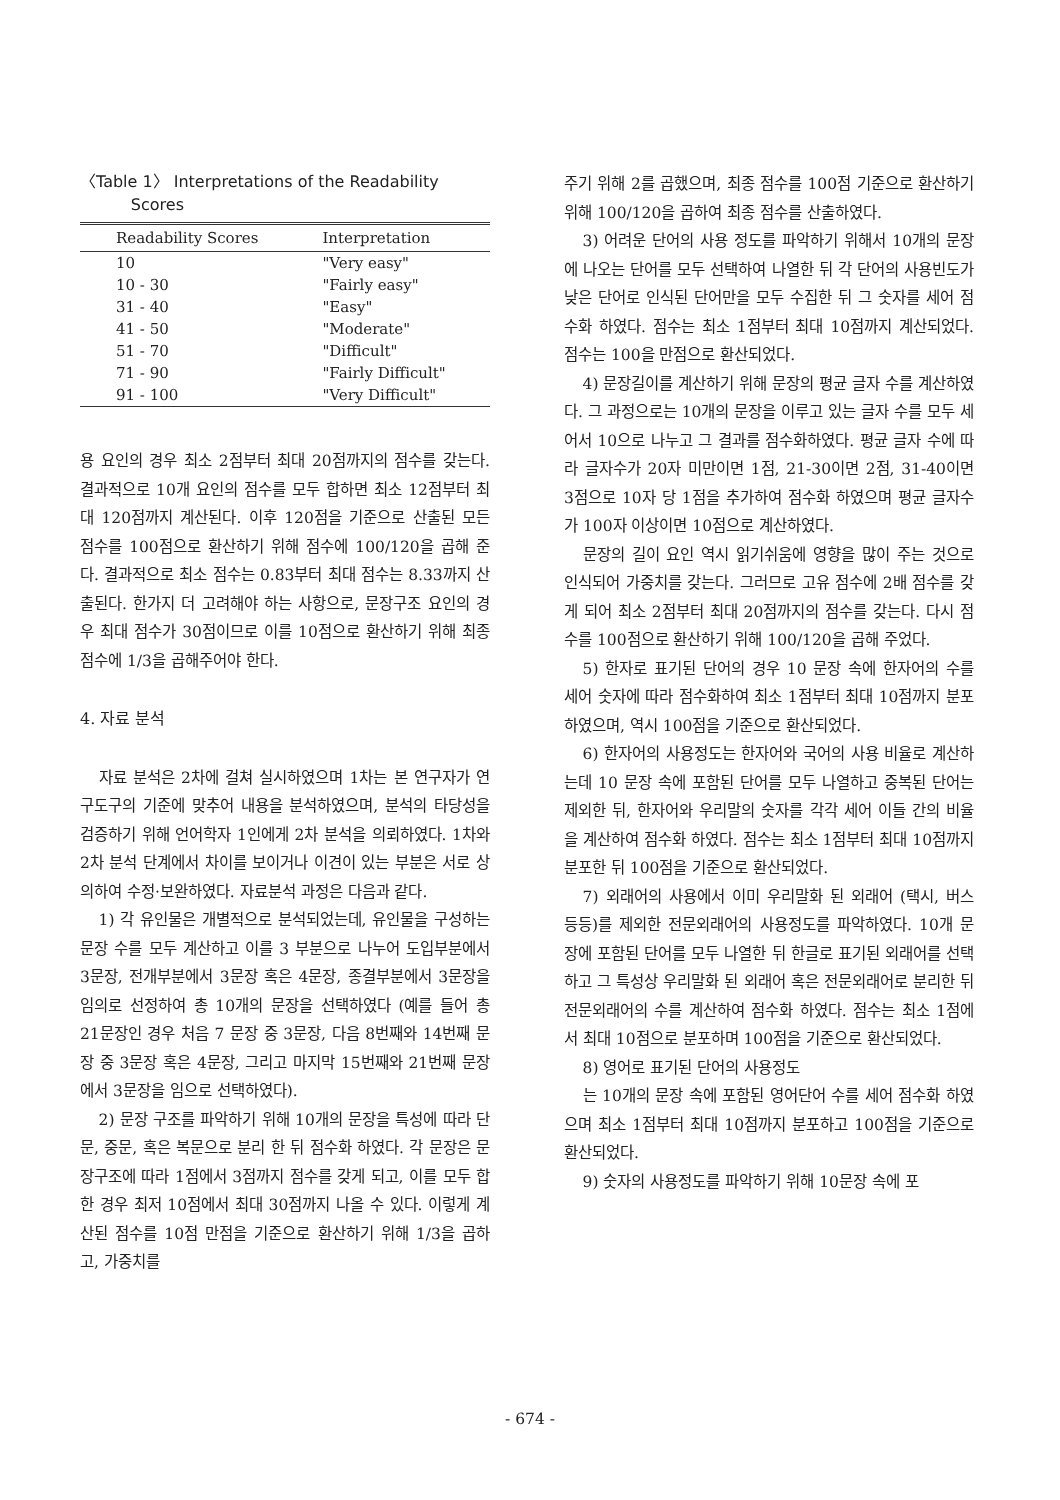〈Table 1〉 Interpretations of the Readability
Scores
| Readability Scores | Interpretation |
| --- | --- |
| 10 | "Very easy" |
| 10 - 30 | "Fairly easy" |
| 31 - 40 | "Easy" |
| 41 - 50 | "Moderate" |
| 51 - 70 | "Difficult" |
| 71 - 90 | "Fairly Difficult" |
| 91 - 100 | "Very Difficult" |
용 요인의 경우 최소 2점부터 최대 20점까지의 점수를 갖는다. 결과적으로 10개 요인의 점수를 모두 합하면 최소 12점부터 최대 120점까지 계산된다. 이후 120점을 기준으로 산출된 모든 점수를 100점으로 환산하기 위해 점수에 100/120을 곱해 준다. 결과적으로 최소 점수는 0.83부터 최대 점수는 8.33까지 산출된다. 한가지 더 고려해야 하는 사항으로, 문장구조 요인의 경우 최대 점수가 30점이므로 이를 10점으로 환산하기 위해 최종 점수에 1/3을 곱해주어야 한다.
4. 자료 분석
자료 분석은 2차에 걸쳐 실시하였으며 1차는 본 연구자가 연구도구의 기준에 맞추어 내용을 분석하였으며, 분석의 타당성을 검증하기 위해 언어학자 1인에게 2차 분석을 의뢰하였다. 1차와 2차 분석 단계에서 차이를 보이거나 이견이 있는 부분은 서로 상의하여 수정·보완하였다. 자료분석 과정은 다음과 같다.
1) 각 유인물은 개별적으로 분석되었는데, 유인물을 구성하는 문장 수를 모두 계산하고 이를 3 부분으로 나누어 도입부분에서 3문장, 전개부분에서 3문장 혹은 4문장, 종결부분에서 3문장을 임의로 선정하여 총 10개의 문장을 선택하였다 (예를 들어 총 21문장인 경우 처음 7 문장 중 3문장, 다음 8번째와 14번째 문장 중 3문장 혹은 4문장, 그리고 마지막 15번째와 21번째 문장에서 3문장을 임으로 선택하였다).
2) 문장 구조를 파악하기 위해 10개의 문장을 특성에 따라 단문, 중문, 혹은 복문으로 분리 한 뒤 점수화 하였다. 각 문장은 문장구조에 따라 1점에서 3점까지 점수를 갖게 되고, 이를 모두 합한 경우 최저 10점에서 최대 30점까지 나올 수 있다. 이렇게 계산된 점수를 10점 만점을 기준으로 환산하기 위해 1/3을 곱하고, 가중치를
주기 위해 2를 곱했으며, 최종 점수를 100점 기준으로 환산하기 위해 100/120을 곱하여 최종 점수를 산출하였다.
3) 어려운 단어의 사용 정도를 파악하기 위해서 10개의 문장에 나오는 단어를 모두 선택하여 나열한 뒤 각 단어의 사용빈도가 낮은 단어로 인식된 단어만을 모두 수집한 뒤 그 숫자를 세어 점수화 하였다. 점수는 최소 1점부터 최대 10점까지 계산되었다. 점수는 100을 만점으로 환산되었다.
4) 문장길이를 계산하기 위해 문장의 평균 글자 수를 계산하였다. 그 과정으로는 10개의 문장을 이루고 있는 글자 수를 모두 세어서 10으로 나누고 그 결과를 점수화하였다. 평균 글자 수에 따라 글자수가 20자 미만이면 1점, 21-30이면 2점, 31-40이면 3점으로 10자 당 1점을 추가하여 점수화 하였으며 평균 글자수가 100자 이상이면 10점으로 계산하였다.
문장의 길이 요인 역시 읽기쉬움에 영향을 많이 주는 것으로 인식되어 가중치를 갖는다. 그러므로 고유 점수에 2배 점수를 갖게 되어 최소 2점부터 최대 20점까지의 점수를 갖는다. 다시 점수를 100점으로 환산하기 위해 100/120을 곱해 주었다.
5) 한자로 표기된 단어의 경우 10 문장 속에 한자어의 수를 세어 숫자에 따라 점수화하여 최소 1점부터 최대 10점까지 분포하였으며, 역시 100점을 기준으로 환산되었다.
6) 한자어의 사용정도는 한자어와 국어의 사용 비율로 계산하는데 10 문장 속에 포함된 단어를 모두 나열하고 중복된 단어는 제외한 뒤, 한자어와 우리말의 숫자를 각각 세어 이들 간의 비율을 계산하여 점수화 하였다. 점수는 최소 1점부터 최대 10점까지 분포한 뒤 100점을 기준으로 환산되었다.
7) 외래어의 사용에서 이미 우리말화 된 외래어 (택시, 버스 등등)를 제외한 전문외래어의 사용정도를 파악하였다. 10개 문장에 포함된 단어를 모두 나열한 뒤 한글로 표기된 외래어를 선택하고 그 특성상 우리말화 된 외래어 혹은 전문외래어로 분리한 뒤 전문외래어의 수를 계산하여 점수화 하였다. 점수는 최소 1점에서 최대 10점으로 분포하며 100점을 기준으로 환산되었다.
8) 영어로 표기된 단어의 사용정도
는 10개의 문장 속에 포함된 영어단어 수를 세어 점수화 하였으며 최소 1점부터 최대 10점까지 분포하고 100점을 기준으로 환산되었다.
9) 숫자의 사용정도를 파악하기 위해 10문장 속에 포
- 674 -